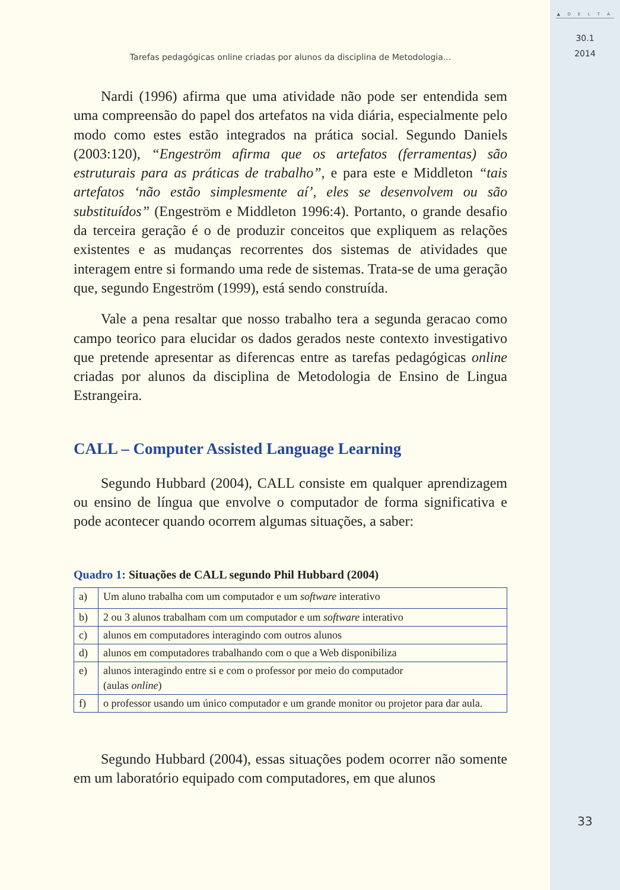Tarefas pedagógicas online criadas por alunos da disciplina de Metodologia...
Nardi (1996) afirma que uma atividade não pode ser entendida sem uma compreensão do papel dos artefatos na vida diária, especialmente pelo modo como estes estão integrados na prática social. Segundo Daniels (2003:120), “Engeström afirma que os artefatos (ferramentas) são estruturais para as práticas de trabalho”, e para este e Middleton “tais artefatos ‘não estão simplesmente aí’, eles se desenvolvem ou são substituídos” (Engeström e Middleton 1996:4). Portanto, o grande desafio da terceira geração é o de produzir conceitos que expliquem as relações existentes e as mudanças recorrentes dos sistemas de atividades que interagem entre si formando uma rede de sistemas. Trata-se de uma geração que, segundo Engeström (1999), está sendo construída.
Vale a pena resaltar que nosso trabalho tera a segunda geracao como campo teorico para elucidar os dados gerados neste contexto investigativo que pretende apresentar as diferencas entre as tarefas pedagógicas online criadas por alunos da disciplina de Metodologia de Ensino de Lingua Estrangeira.
CALL – Computer Assisted Language Learning
Segundo Hubbard (2004), CALL consiste em qualquer aprendizagem ou ensino de língua que envolve o computador de forma significativa e pode acontecer quando ocorrem algumas situações, a saber:
Quadro 1: Situações de CALL segundo Phil Hubbard (2004)
| a) | Um aluno trabalha com um computador e um software interativo |
| b) | 2 ou 3 alunos trabalham com um computador e um software interativo |
| c) | alunos em computadores interagindo com outros alunos |
| d) | alunos em computadores trabalhando com o que a Web disponibiliza |
| e) | alunos interagindo entre si e com o professor por meio do computador (aulas online ) |
| f) | o professor usando um único computador e um grande monitor ou projetor para dar aula. |
Segundo Hubbard (2004), essas situações podem ocorrer não somente em um laboratório equipado com computadores, em que alunos
▲ D E L T A
30.1
2014
33